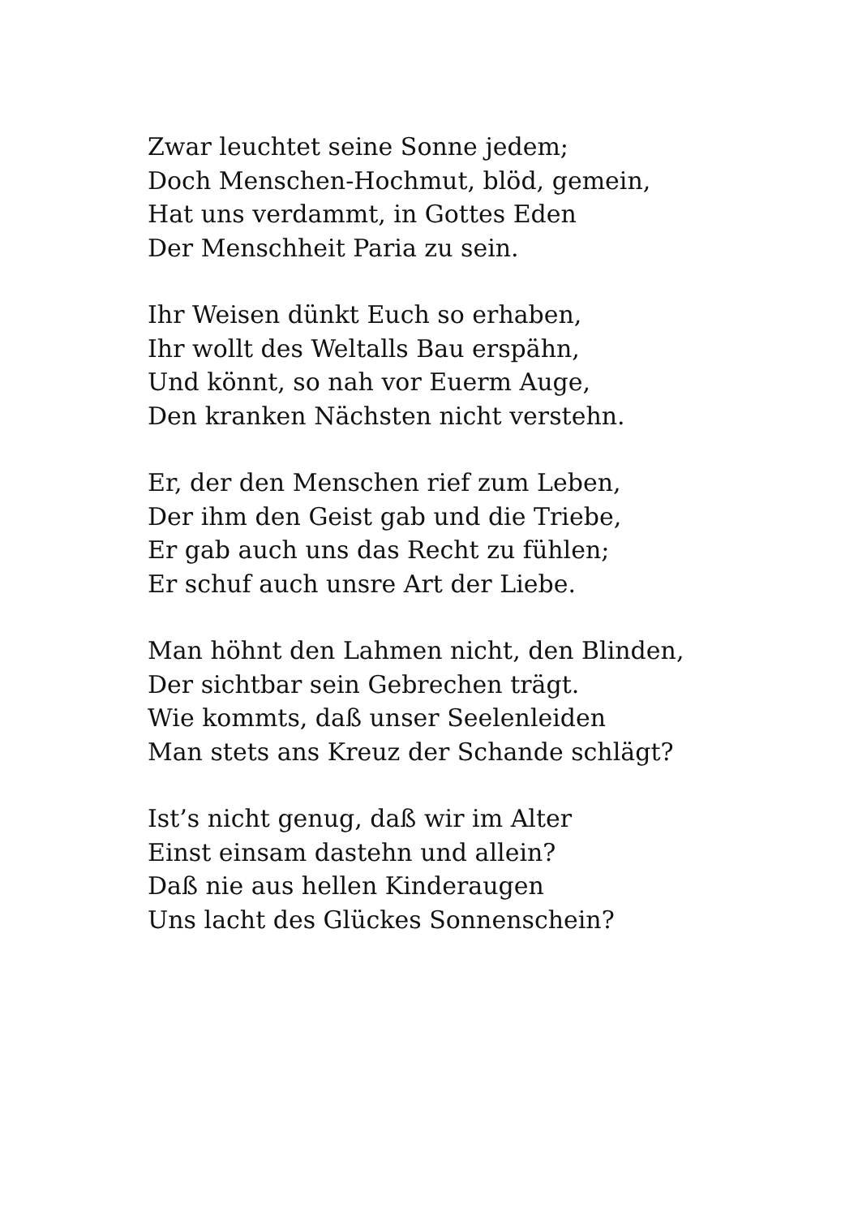Zwar leuchtet seine Sonne jedem;
Doch Menschen-Hochmut, blöd, gemein,
Hat uns verdammt, in Gottes Eden
Der Menschheit Paria zu sein.
Ihr Weisen dünkt Euch so erhaben,
Ihr wollt des Weltalls Bau erspähn,
Und könnt, so nah vor Euerm Auge,
Den kranken Nächsten nicht verstehn.
Er, der den Menschen rief zum Leben,
Der ihm den Geist gab und die Triebe,
Er gab auch uns das Recht zu fühlen;
Er schuf auch unsre Art der Liebe.
Man höhnt den Lahmen nicht, den Blinden,
Der sichtbar sein Gebrechen trägt.
Wie kommts, daß unser Seelenleiden
Man stets ans Kreuz der Schande schlägt?
Ist’s nicht genug, daß wir im Alter
Einst einsam dastehn und allein?
Daß nie aus hellen Kinderaugen
Uns lacht des Glückes Sonnenschein?